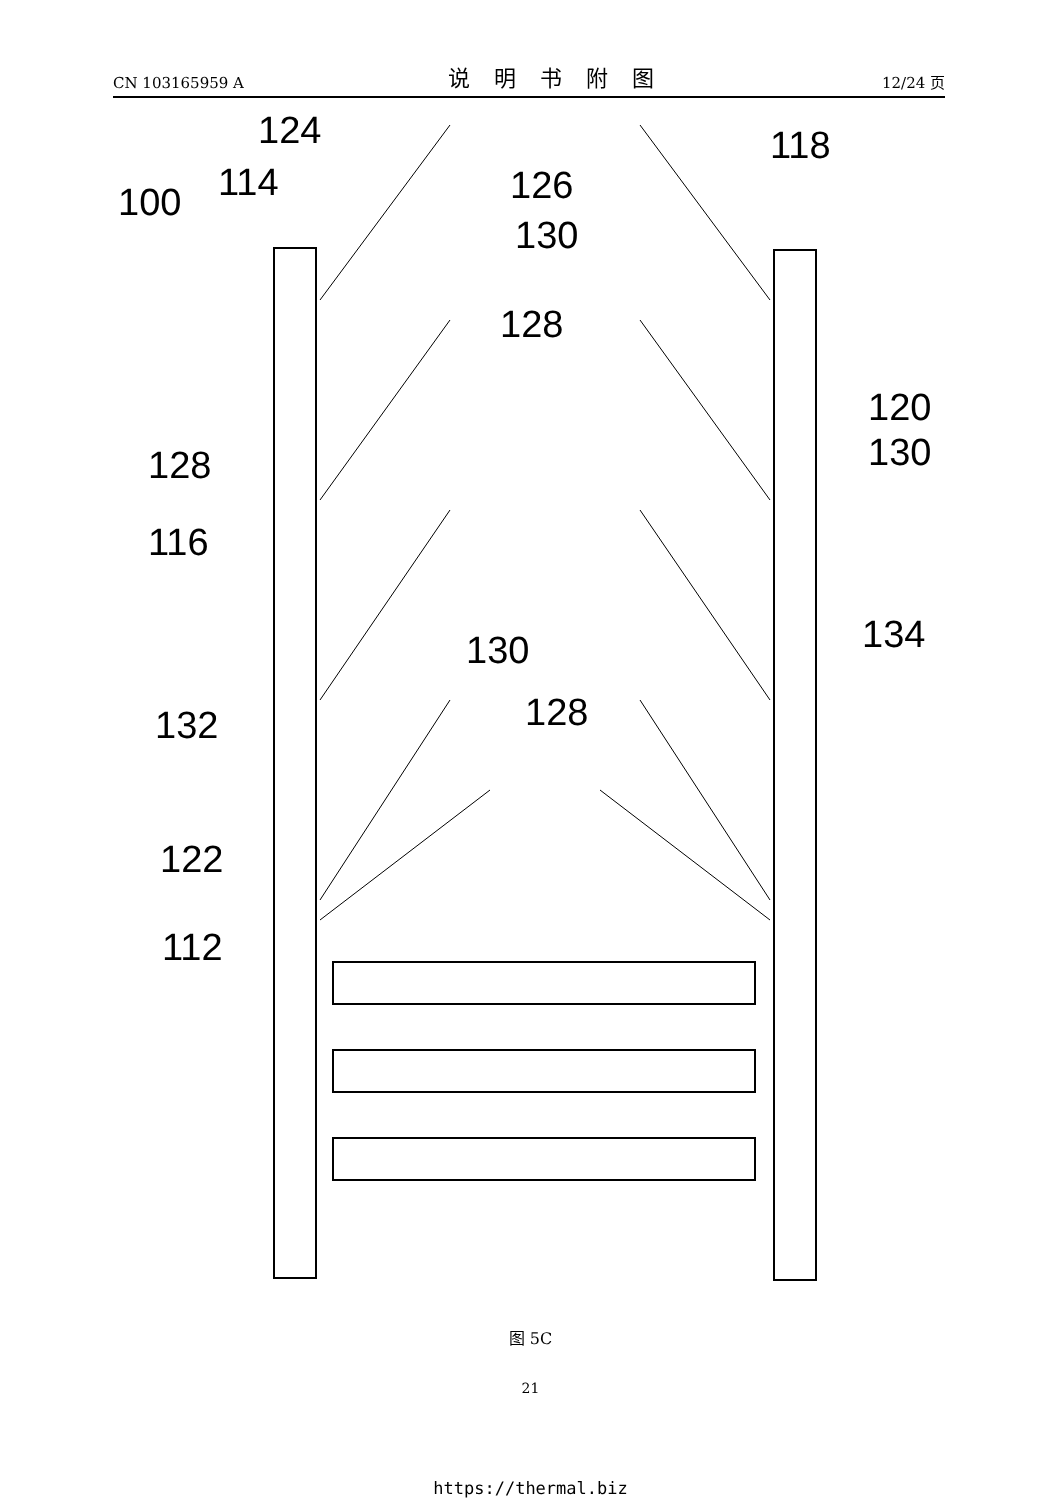CN 103165959 A 说明书附图 12/24 页
100
114
124
126
130
118
128
120
130
128
116
134
130
128
132
122
112
图 5C
21
https://thermal.biz